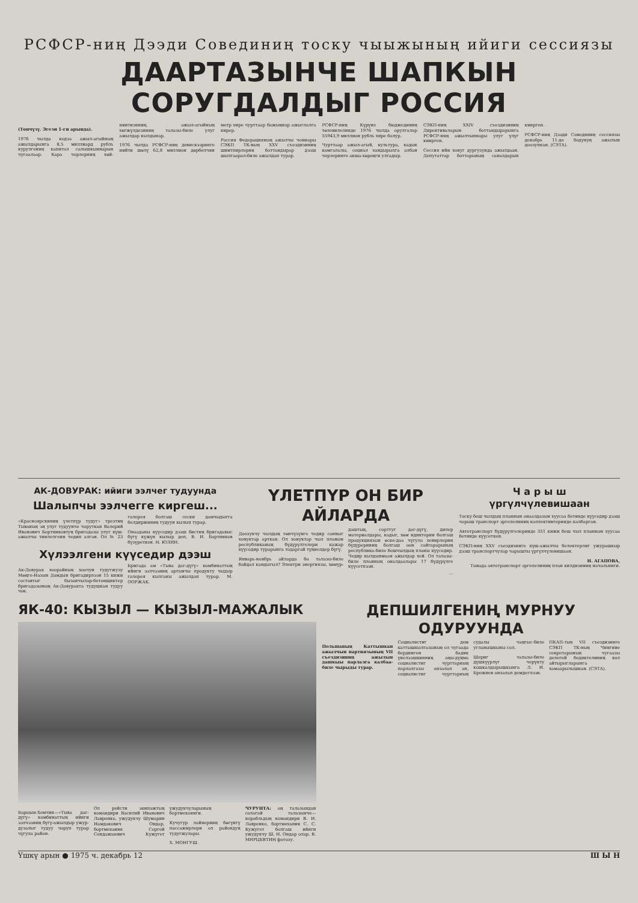РСФСР-ниң Дээди Совединиң тоску чыыжының ийиги сессиязы
ДААРТАЗЫНЧЕ ШАПКЫН СОРУГДАЛДЫГ РОССИЯ
(Төнчүзү. Эгези 1-ги арында).
1976 чылда кодээ ажыл-агыйның ажылдарынга 8,5 миллиард рубль курулгениң капитал салышкыннарын чугаалаар. Кара черлерниң хөй-ниитизиниң, ажыл-агыйның хөгжүлдезиниң талазы-биле улуг ажылдар кылдынар.
1976 чылда РСФСР-ниң девискээринге нийти шөлү 62,8 миллион дөрбелчин метр хире чурттаар бажыңнар ажыглалга кирер.
Россия Федерацияның ажылчы чоннары СЭКП ТК-ның XXV съездизиниң шиитпирлерин боттандырар дээш шылгаарал-биле ажылдап турар.
РСФСР-ниң Күрүне бюджединиң төлевилелинде 1976 чылда орулгалар 55943,9 миллион рубль хире болур.
Чурттаар ажыл-агый, культура, кадык камгалалы, социал хандырылга албан черлеринге акша-хөреңги улгадыр.
СЭКП-ниң XXIV съездизиниң Директиваларын боттандырарынга РСФСР-ниң ажылчыннары улуг үлүг киирген.
Сессия ийи хонуг дургузунда ажылдаан. Депутаттар боттарының саналдарын киирген.
РСФСР-ниң Дээди Совединиң сессиязы декабрь 11-де бодунуң ажылын доозупкан. (СЭТА).
АК-ДОВУРАК: ийиги ээлчег тудуунда
Шалыпчы ээлчегге киргеш...
«Красноярскиниң үлетпүр тудуг» трезтиң Тываның эң улуг тудуунче чоруткан Валерий Иванович Бортниковтуң бригадазы улуг күш-ажылчы тиилелгени чедип алган. Ол № 23 галерея болгаш сески дамчыдыгга белдиржиниң тудуун кылып турар.
Онааданы күүседир дээш бистиң бригадавыс бүгү күжүн кылыр деп, В. И. Бортников бүзүреткен. Н. ЮЛИН.
Хүлээлгени күүседир дээш
Ак-Довурак хоорайның хоочун тудугжузу Мөңге-Назын Дамдын бригадирлээн 15 кижи составтыг бызанчылар-бетонщиктер бригадазының Ак-Довуракта тудушкан тудуу чок.
Бригада ам «Тыва даг-дүгү» комбинаттың ийиги ээлчээниң артынчы продукту чыдыр галерея кылганы ажылдап турар. М. ООРЖАК.
ҮЛЕТПҮР ОН БИР АЙЛАРДА
Доозукчу чылдың төнчүзүнге чедир санныг хонуктар арткан. Ол хонуктар чыл планын республиканың бүдүрүлгелери кажар күүседир турарынга тодаргай түңнелдер бүгү.
Январь-ноябрь айларда бо талазы-биле байдал кандыгыл? Электри энергиязы, хөмүр-даштың, сорттуг даг-дүгү, дилер материалдары, кадыг, хөм идиктерин болгаш продукциязын өске-даа чүгула хевирлерин бүдүрериниң болгаш оон сайгарарының республика-биле бешчылдың планы күүседир. Чедир кылдынмаан ажылдар хей. Ол талазы-биле планның оналдаалары 17 бүдүрүлге күүсетпээн.
...
Ч а р ы ш
үргүлчүлевишаан
Тоску беш чылдың планнын онаалдазын хуусаа бетинде күүседир дээш чарыш транспорт эргелелиниң коллективтеринде калбарган.
Автотранспорт бүдүрүлгелеринде 351 кижи беш чыл планнын хуусаа бетинде күүсеткен.
СЭКП-ниң XXV съездизинге күш-ажылчы белектерлиг ужурашкыр дээш транспортчулар чарышты үргүлчүлевишаан.
Н. АГАПОВА,
Тывада автотранспорт эргелелиниң план килдизиниң начальниги.
ЯК-40: КЫЗЫЛ — КЫЗЫЛ-МАЖАЛЫК
Барыын-Хемчик—«Тыва даг-дүгү» комбинаттың ийиги ээлчээниң бүгү-ажылдыр ужур-дузалыг тудуу чоруп турар чүгула район.
Ол рейсти экипажтың командири Василий Иванович Лавренко, ужудукчу Шумарин Намдакович Ондар, бортмеханик Сергей Сендажыевич Кужугет ужудукчуларының бортмеханиги.
Кучугур лайнерниң бөгүнгү пассажирлери ол райондуң тудугжулары.
Х. МОНГУШ.
ЧУРУНТА: оң талазындан солагай талазынче—корабльдың командири В. И. Лавренко, бортмеханик С. С. Кужугет болгаш ийиги ужудукчу Ш. Н. Ондар олар. В. МИРЦЕВТИҢ фотозу.
ДЕПШИЛГЕНИҢ МУРНУУ ОДУРУУНДА
Польшаның Каттышкан ажылчын партиязының VII съездизиниң ажылын дашкыы парлалга калбаа-биле чырыды турар.
Социалистиг дем каттышкылгазының ол чугаада бердинген бадик үнелээшкинниң аңы-дүңма социалистиг чурттарның парлалгазы онзалап ап, социалистиг чурттарның судалы чаңгыс-биле угланышкыны сол.
Шериг талазы-биле дүшкүүрлүг черүкту кошкалдырышкынга Л. И. Брежнев онзалап демдеглээн.
ПКАП-тың VII съездизинге СЭКП ТК-ның Чингине секретарының чугаазы делегей бедиктелиниң кол айтырыгларынга хамаарылышкан. (СЭТА).
Үшкү арын ● 1975 ч. декабрь 12 Ш Ы Н